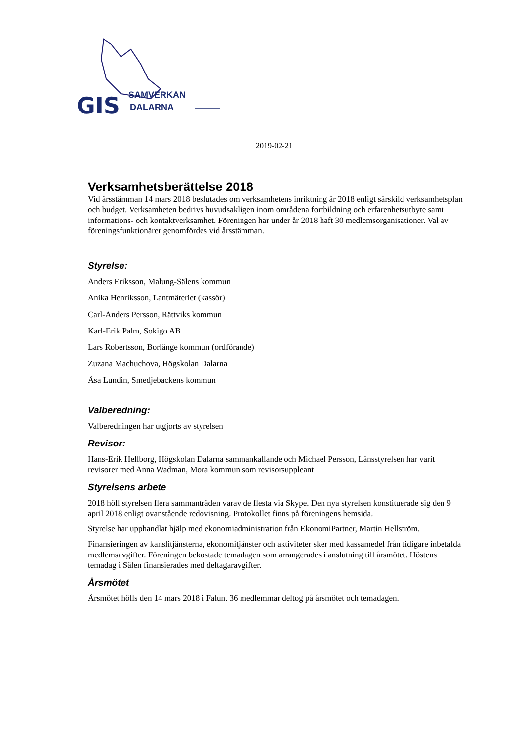GIS
SAMVERKAN
DALARNA
2019-02-21
Verksamhetsberättelse 2018
Vid årsstämman 14 mars 2018 beslutades om verksamhetens inriktning år 2018 enligt särskild verksamhetsplan och budget. Verksamheten bedrivs huvudsakligen inom områdena fortbildning och erfarenhetsutbyte samt informations- och kontaktverksamhet. Föreningen har under år 2018 haft 30 medlemsorganisationer. Val av föreningsfunktionärer genomfördes vid årsstämman.
Styrelse:
Anders Eriksson, Malung-Sälens kommun
Anika Henriksson, Lantmäteriet (kassör)
Carl-Anders Persson, Rättviks kommun
Karl-Erik Palm, Sokigo AB
Lars Robertsson, Borlänge kommun (ordförande)
Zuzana Machuchova, Högskolan Dalarna
Åsa Lundin, Smedjebackens kommun
Valberedning:
Valberedningen har utgjorts av styrelsen
Revisor:
Hans-Erik Hellborg, Högskolan Dalarna sammankallande och Michael Persson, Länsstyrelsen har varit revisorer med Anna Wadman, Mora kommun som revisorsuppleant
Styrelsens arbete
2018 höll styrelsen flera sammanträden varav de flesta via Skype. Den nya styrelsen konstituerade sig den 9 april 2018 enligt ovanstående redovisning. Protokollet finns på föreningens hemsida.
Styrelse har upphandlat hjälp med ekonomiadministration från EkonomiPartner, Martin Hellström.
Finansieringen av kanslitjänsterna, ekonomitjänster och aktiviteter sker med kassamedel från tidigare inbetalda medlemsavgifter. Föreningen bekostade temadagen som arrangerades i anslutning till årsmötet. Höstens temadag i Sälen finansierades med deltagaravgifter.
Årsmötet
Årsmötet hölls den 14 mars 2018 i Falun. 36 medlemmar deltog på årsmötet och temadagen.